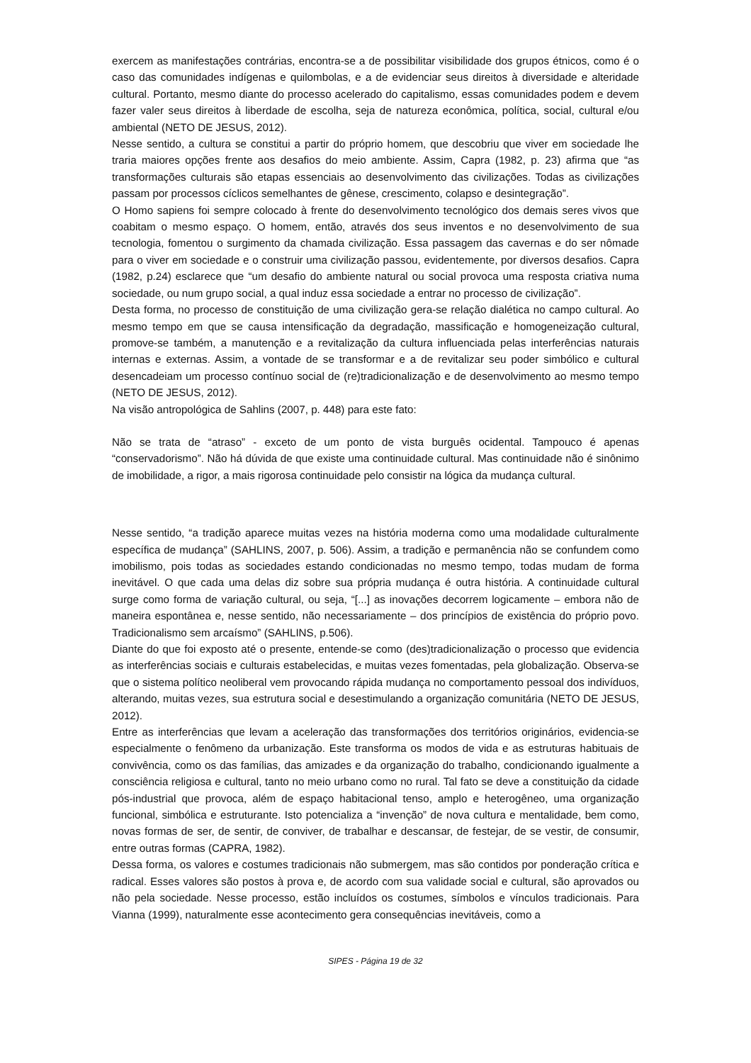exercem as manifestações contrárias, encontra-se a de possibilitar visibilidade dos grupos étnicos, como é o caso das comunidades indígenas e quilombolas, e a de evidenciar seus direitos à diversidade e alteridade cultural. Portanto, mesmo diante do processo acelerado do capitalismo, essas comunidades podem e devem fazer valer seus direitos à liberdade de escolha, seja de natureza econômica, política, social, cultural e/ou ambiental (NETO DE JESUS, 2012).
Nesse sentido, a cultura se constitui a partir do próprio homem, que descobriu que viver em sociedade lhe traria maiores opções frente aos desafios do meio ambiente. Assim, Capra (1982, p. 23) afirma que “as transformações culturais são etapas essenciais ao desenvolvimento das civilizações. Todas as civilizações passam por processos cíclicos semelhantes de gênese, crescimento, colapso e desintegração”.
O Homo sapiens foi sempre colocado à frente do desenvolvimento tecnológico dos demais seres vivos que coabitam o mesmo espaço. O homem, então, através dos seus inventos e no desenvolvimento de sua tecnologia, fomentou o surgimento da chamada civilização. Essa passagem das cavernas e do ser nômade para o viver em sociedade e o construir uma civilização passou, evidentemente, por diversos desafios. Capra (1982, p.24) esclarece que “um desafio do ambiente natural ou social provoca uma resposta criativa numa sociedade, ou num grupo social, a qual induz essa sociedade a entrar no processo de civilização”.
Desta forma, no processo de constituição de uma civilização gera-se relação dialética no campo cultural. Ao mesmo tempo em que se causa intensificação da degradação, massificação e homogeneização cultural, promove-se também, a manutenção e a revitalização da cultura influenciada pelas interferências naturais internas e externas. Assim, a vontade de se transformar e a de revitalizar seu poder simbólico e cultural desencadeiam um processo contínuo social de (re)tradicionalização e de desenvolvimento ao mesmo tempo (NETO DE JESUS, 2012).
Na visão antropológica de Sahlins (2007, p. 448) para este fato:
Não se trata de “atraso” - exceto de um ponto de vista burguês ocidental. Tampouco é apenas “conservadorismo”. Não há dúvida de que existe uma continuidade cultural. Mas continuidade não é sinônimo de imobilidade, a rigor, a mais rigorosa continuidade pelo consistir na lógica da mudança cultural.
Nesse sentido, “a tradição aparece muitas vezes na história moderna como uma modalidade culturalmente específica de mudança” (SAHLINS, 2007, p. 506). Assim, a tradição e permanência não se confundem como imobilismo, pois todas as sociedades estando condicionadas no mesmo tempo, todas mudam de forma inevitável. O que cada uma delas diz sobre sua própria mudança é outra história. A continuidade cultural surge como forma de variação cultural, ou seja, “[...] as inovações decorrem logicamente – embora não de maneira espontânea e, nesse sentido, não necessariamente – dos princípios de existência do próprio povo. Tradicionalismo sem arcaísmo” (SAHLINS, p.506).
Diante do que foi exposto até o presente, entende-se como (des)tradicionalização o processo que evidencia as interferências sociais e culturais estabelecidas, e muitas vezes fomentadas, pela globalização. Observa-se que o sistema político neoliberal vem provocando rápida mudança no comportamento pessoal dos indivíduos, alterando, muitas vezes, sua estrutura social e desestimulando a organização comunitária (NETO DE JESUS, 2012).
Entre as interferências que levam a aceleração das transformações dos territórios originários, evidencia-se especialmente o fenômeno da urbanização. Este transforma os modos de vida e as estruturas habituais de convivência, como os das famílias, das amizades e da organização do trabalho, condicionando igualmente a consciência religiosa e cultural, tanto no meio urbano como no rural. Tal fato se deve a constituição da cidade pós-industrial que provoca, além de espaço habitacional tenso, amplo e heterogêneo, uma organização funcional, simbólica e estruturante. Isto potencializa a “invenção” de nova cultura e mentalidade, bem como, novas formas de ser, de sentir, de conviver, de trabalhar e descansar, de festejar, de se vestir, de consumir, entre outras formas (CAPRA, 1982).
Dessa forma, os valores e costumes tradicionais não submergem, mas são contidos por ponderação crítica e radical. Esses valores são postos à prova e, de acordo com sua validade social e cultural, são aprovados ou não pela sociedade. Nesse processo, estão incluídos os costumes, símbolos e vínculos tradicionais. Para Vianna (1999), naturalmente esse acontecimento gera consequências inevitáveis, como a
SIPES - Página 19 de 32